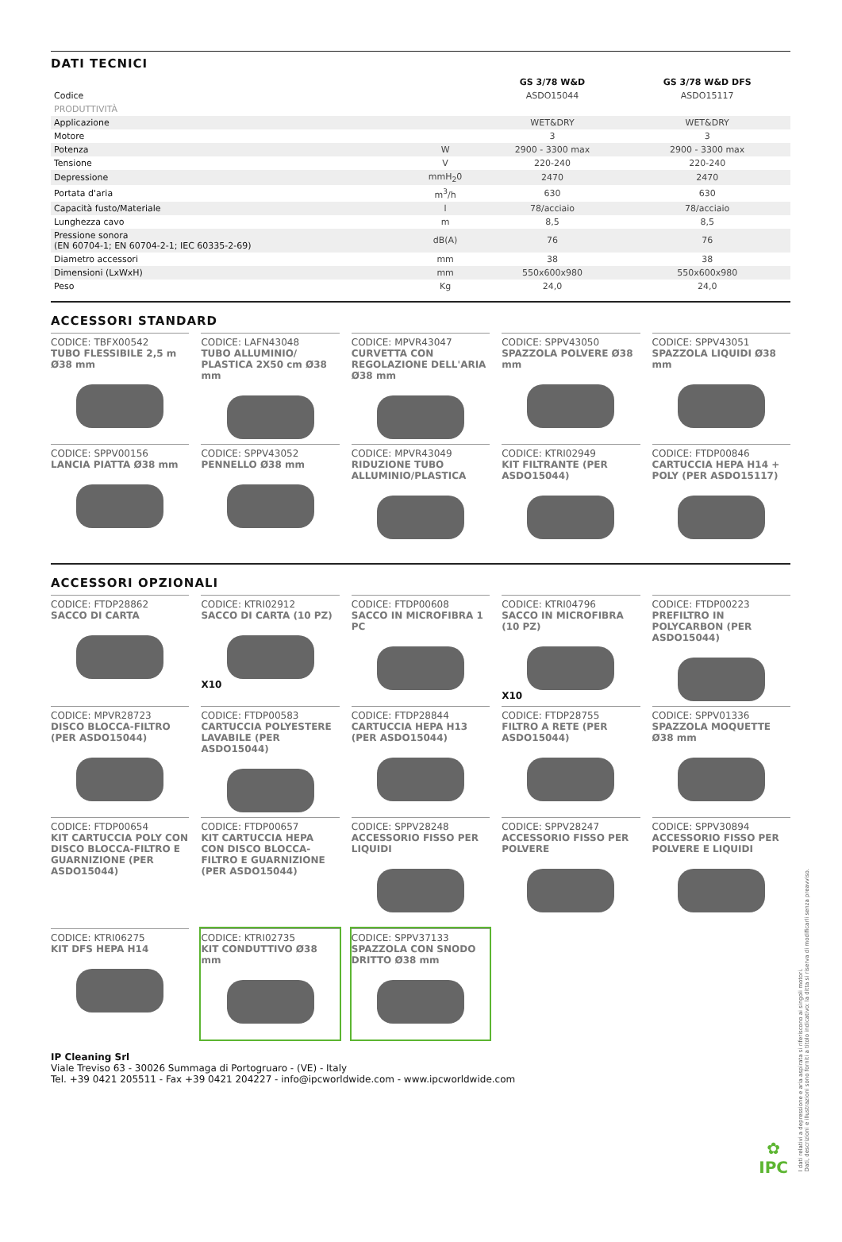DATI TECNICI
| | | GS 3/78 W&D | GS 3/78 W&D DFS |
| Codice | | ASDO15044 | ASDO15117 |
| PRODUTTIVITÀ | | | |
| Applicazione | | WET&DRY | WET&DRY |
| Motore | | 3 | 3 |
| Potenza | W | 2900 - 3300 max | 2900 - 3300 max |
| Tensione | V | 220-240 | 220-240 |
| Depressione | mmH<sub>2</sub>0 | 2470 | 2470 |
| Portata d'aria | m<sup>3</sup>/h | 630 | 630 |
| Capacità fusto/Materiale | l | 78/acciaio | 78/acciaio |
| Lunghezza cavo | m | 8,5 | 8,5 |
| Pressione sonora (EN 60704-1; EN 60704-2-1; IEC 60335-2-69) | dB(A) | 76 | 76 |
| Diametro accessori | mm | 38 | 38 |
| Dimensioni (LxWxH) | mm | 550x600x980 | 550x600x980 |
| Peso | Kg | 24,0 | 24,0 |
ACCESSORI STANDARD
CODICE: TBFX00542
TUBO FLESSIBILE 2,5 m Ø38 mm
CODICE: LAFN43048
TUBO ALLUMINIO/ PLASTICA 2X50 cm Ø38 mm
CODICE: MPVR43047
CURVETTA CON REGOLAZIONE DELL'ARIA Ø38 mm
CODICE: SPPV43050
SPAZZOLA POLVERE Ø38 mm
CODICE: SPPV43051
SPAZZOLA LIQUIDI Ø38 mm
CODICE: SPPV00156
LANCIA PIATTA Ø38 mm
CODICE: SPPV43052
PENNELLO Ø38 mm
CODICE: MPVR43049
RIDUZIONE TUBO ALLUMINIO/PLASTICA
CODICE: KTRI02949
KIT FILTRANTE (PER ASDO15044)
CODICE: FTDP00846
CARTUCCIA HEPA H14 + POLY (PER ASDO15117)
ACCESSORI OPZIONALI
CODICE: FTDP28862
SACCO DI CARTA
CODICE: KTRI02912
SACCO DI CARTA (10 PZ)
X10
CODICE: FTDP00608
SACCO IN MICROFIBRA 1 PC
CODICE: KTRI04796
SACCO IN MICROFIBRA (10 PZ)
X10
CODICE: FTDP00223
PREFILTRO IN POLYCARBON (PER ASDO15044)
CODICE: MPVR28723
DISCO BLOCCA-FILTRO (PER ASDO15044)
CODICE: FTDP00583
CARTUCCIA POLYESTERE LAVABILE (PER ASDO15044)
CODICE: FTDP28844
CARTUCCIA HEPA H13 (PER ASDO15044)
CODICE: FTDP28755
FILTRO A RETE (PER ASDO15044)
CODICE: SPPV01336
SPAZZOLA MOQUETTE Ø38 mm
CODICE: FTDP00654
KIT CARTUCCIA POLY CON DISCO BLOCCA-FILTRO E GUARNIZIONE (PER ASDO15044)
CODICE: FTDP00657
KIT CARTUCCIA HEPA CON DISCO BLOCCA-FILTRO E GUARNIZIONE (PER ASDO15044)
CODICE: SPPV28248
ACCESSORIO FISSO PER LIQUIDI
CODICE: SPPV28247
ACCESSORIO FISSO PER POLVERE
CODICE: SPPV30894
ACCESSORIO FISSO PER POLVERE E LIQUIDI
CODICE: KTRI06275
KIT DFS HEPA H14
CODICE: KTRI02735
KIT CONDUTTIVO Ø38 mm
CODICE: SPPV37133
SPAZZOLA CON SNODO DRITTO Ø38 mm
IP Cleaning Srl
Viale Treviso 63 - 30026 Summaga di Portogruaro - (VE) - Italy
Tel. +39 0421 205511 - Fax +39 0421 204227 - info@ipcworldwide.com - www.ipcworldwide.com
✿
IPC
I dati relativi a depressione e aria aspirata si riferiscono ai singoli motori.
Dati, descrizioni e illustrazioni sono forniti a titolo indicativo: la ditta si riserva di modificarli senza preavviso.